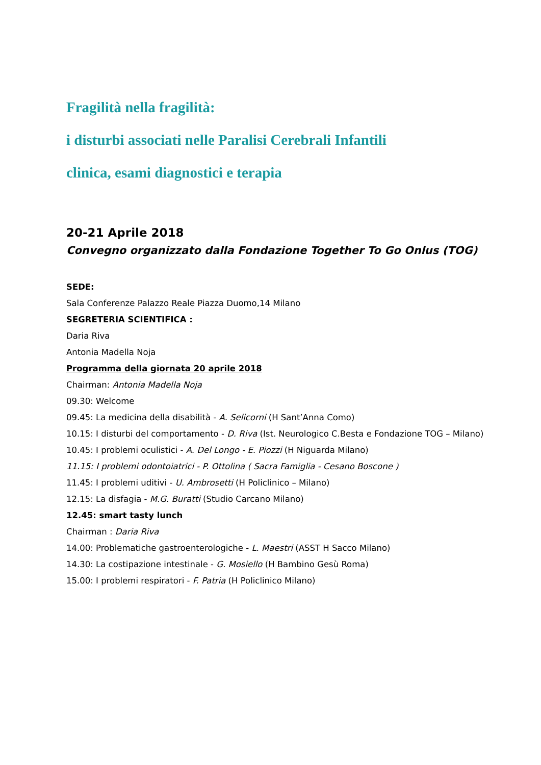Fragilità nella fragilità:
i disturbi associati nelle Paralisi Cerebrali Infantili
clinica, esami diagnostici e terapia
20-21 Aprile 2018
Convegno organizzato dalla Fondazione Together To Go Onlus (TOG)
SEDE:
Sala Conferenze Palazzo Reale Piazza Duomo,14 Milano
SEGRETERIA SCIENTIFICA :
Daria Riva
Antonia Madella Noja
Programma della giornata 20 aprile 2018
Chairman: Antonia Madella Noja
09.30: Welcome
09.45: La medicina della disabilità - A. Selicorni (H Sant’Anna Como)
10.15: I disturbi del comportamento - D. Riva (Ist. Neurologico C.Besta e Fondazione TOG – Milano)
10.45: I problemi oculistici - A. Del Longo - E. Piozzi (H Niguarda Milano)
11.15: I problemi odontoiatrici - P. Ottolina ( Sacra Famiglia - Cesano Boscone )
11.45: I problemi uditivi - U. Ambrosetti (H Policlinico – Milano)
12.15: La disfagia - M.G. Buratti (Studio Carcano Milano)
12.45: smart tasty lunch
Chairman : Daria Riva
14.00: Problematiche gastroenterologiche - L. Maestri (ASST H Sacco Milano)
14.30: La costipazione intestinale - G. Mosiello (H Bambino Gesù Roma)
15.00: I problemi respiratori - F. Patria (H Policlinico Milano)